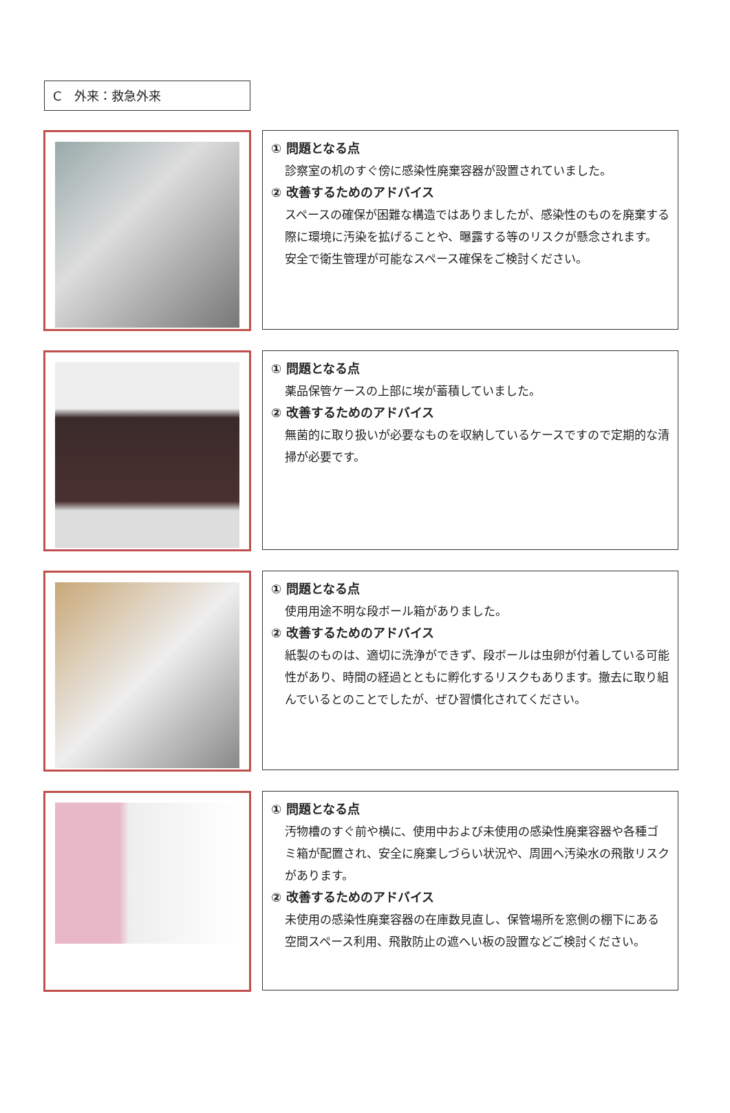C　外来：救急外来
① 問題となる点
診察室の机のすぐ傍に感染性廃棄容器が設置されていました。
② 改善するためのアドバイス
スペースの確保が困難な構造ではありましたが、感染性のものを廃棄する際に環境に汚染を拡げることや、曝露する等のリスクが懸念されます。
安全で衛生管理が可能なスペース確保をご検討ください。
① 問題となる点
薬品保管ケースの上部に埃が蓄積していました。
② 改善するためのアドバイス
無菌的に取り扱いが必要なものを収納しているケースですので定期的な清掃が必要です。
① 問題となる点
使用用途不明な段ボール箱がありました。
② 改善するためのアドバイス
紙製のものは、適切に洗浄ができず、段ボールは虫卵が付着している可能性があり、時間の経過とともに孵化するリスクもあります。撤去に取り組んでいるとのことでしたが、ぜひ習慣化されてください。
① 問題となる点
汚物槽のすぐ前や横に、使用中および未使用の感染性廃棄容器や各種ゴミ箱が配置され、安全に廃棄しづらい状況や、周囲へ汚染水の飛散リスクがあります。
② 改善するためのアドバイス
未使用の感染性廃棄容器の在庫数見直し、保管場所を窓側の棚下にある空間スペース利用、飛散防止の遮へい板の設置などご検討ください。